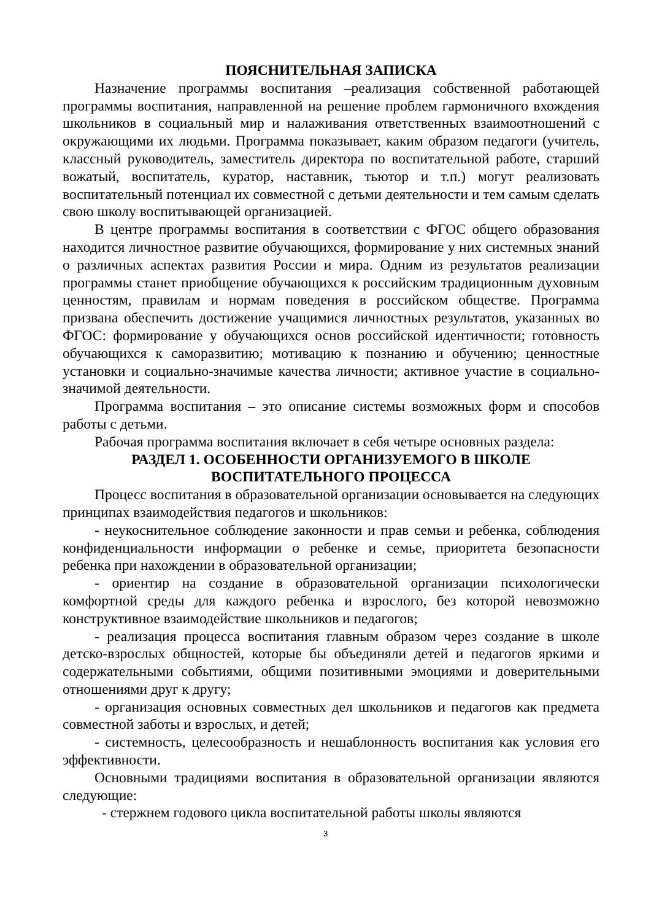ПОЯСНИТЕЛЬНАЯ ЗАПИСКА
Назначение программы воспитания –реализация собственной работающей программы воспитания, направленной на решение проблем гармоничного вхождения школьников в социальный мир и налаживания ответственных взаимоотношений с окружающими их людьми. Программа показывает, каким образом педагоги (учитель, классный руководитель, заместитель директора по воспитательной работе, старший вожатый, воспитатель, куратор, наставник, тьютор и т.п.) могут реализовать воспитательный потенциал их совместной с детьми деятельности и тем самым сделать свою школу воспитывающей организацией.
В центре программы воспитания в соответствии с ФГОС общего образования находится личностное развитие обучающихся, формирование у них системных знаний о различных аспектах развития России и мира. Одним из результатов реализации программы станет приобщение обучающихся к российским традиционным духовным ценностям, правилам и нормам поведения в российском обществе. Программа призвана обеспечить достижение учащимися личностных результатов, указанных во ФГОС: формирование у обучающихся основ российской идентичности; готовность обучающихся к саморазвитию; мотивацию к познанию и обучению; ценностные установки и социально-значимые качества личности; активное участие в социально-значимой деятельности.
Программа воспитания – это описание системы возможных форм и способов работы с детьми.
Рабочая программа воспитания включает в себя четыре основных раздела:
РАЗДЕЛ 1. ОСОБЕННОСТИ ОРГАНИЗУЕМОГО В ШКОЛЕ
ВОСПИТАТЕЛЬНОГО ПРОЦЕССА
Процесс воспитания в образовательной организации основывается на следующих принципах взаимодействия педагогов и школьников:
- неукоснительное соблюдение законности и прав семьи и ребенка, соблюдения конфиденциальности информации о ребенке и семье, приоритета безопасности ребенка при нахождении в образовательной организации;
- ориентир на создание в образовательной организации психологически комфортной среды для каждого ребенка и взрослого, без которой невозможно конструктивное взаимодействие школьников и педагогов;
- реализация процесса воспитания главным образом через создание в школе детско-взрослых общностей, которые бы объединяли детей и педагогов яркими и содержательными событиями, общими позитивными эмоциями и доверительными отношениями друг к другу;
- организация основных совместных дел школьников и педагогов как предмета совместной заботы и взрослых, и детей;
- системность, целесообразность и нешаблонность воспитания как условия его эффективности.
Основными традициями воспитания в образовательной организации являются следующие:
- стержнем годового цикла воспитательной работы школы являются
3